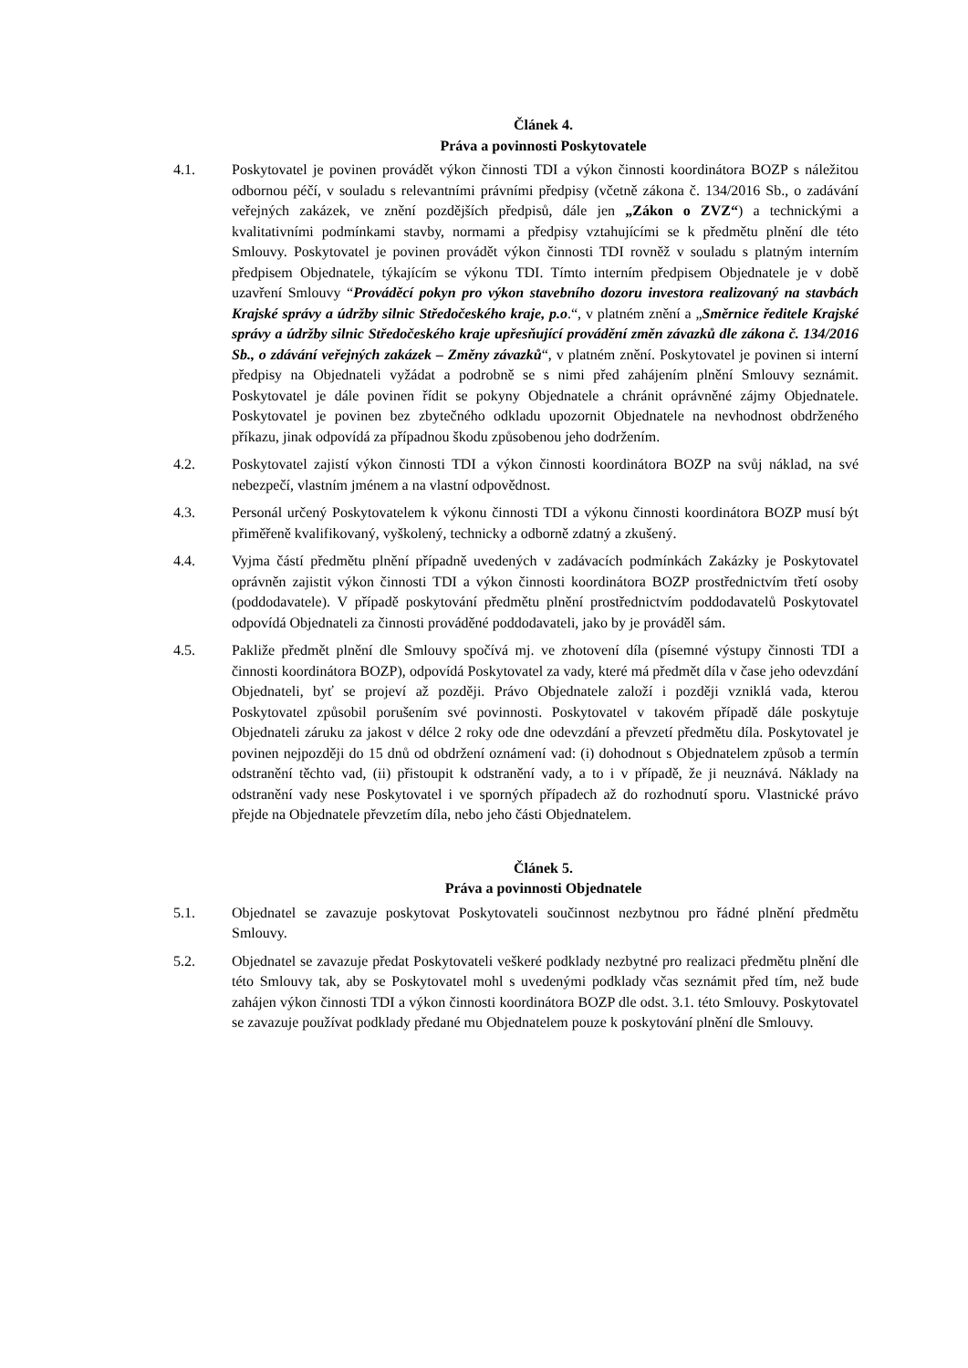Článek 4.
Práva a povinnosti Poskytovatele
4.1. Poskytovatel je povinen provádět výkon činnosti TDI a výkon činnosti koordinátora BOZP s náležitou odbornou péčí, v souladu s relevantními právními předpisy (včetně zákona č. 134/2016 Sb., o zadávání veřejných zakázek, ve znění pozdějších předpisů, dále jen „Zákon o ZVZ“) a technickými a kvalitativními podmínkami stavby, normami a předpisy vztahujícími se k předmětu plnění dle této Smlouvy. Poskytovatel je povinen provádět výkon činnosti TDI rovněž v souladu s platným interním předpisem Objednatele, týkajícím se výkonu TDI. Tímto interním předpisem Objednatele je v době uzavření Smlouvy “Prováděcí pokyn pro výkon stavebního dozoru investora realizovaný na stavbách Krajské správy a údržby silnic Středočeského kraje, p.o.“, v platném znění a „Směrnice ředitele Krajské správy a údržby silnic Středočeského kraje upřesňující provádění změn závazků dle zákona č. 134/2016 Sb., o zdávání veřejných zakázek – Změny závazků“, v platném znění. Poskytovatel je povinen si interní předpisy na Objednateli vyžádat a podrobně se s nimi před zahájením plnění Smlouvy seznámit. Poskytovatel je dále povinen řídit se pokyny Objednatele a chránit oprávněné zájmy Objednatele. Poskytovatel je povinen bez zbytečného odkladu upozornit Objednatele na nevhodnost obdrženého příkazu, jinak odpovídá za případnou škodu způsobenou jeho dodržením.
4.2. Poskytovatel zajistí výkon činnosti TDI a výkon činnosti koordinátora BOZP na svůj náklad, na své nebezpečí, vlastním jménem a na vlastní odpovědnost.
4.3. Personál určený Poskytovatelem k výkonu činnosti TDI a výkonu činnosti koordinátora BOZP musí být přiměřeně kvalifikovaný, vyškolený, technicky a odborně zdatný a zkušený.
4.4. Vyjma částí předmětu plnění případně uvedených v zadávacích podmínkách Zakázky je Poskytovatel oprávněn zajistit výkon činnosti TDI a výkon činnosti koordinátora BOZP prostřednictvím třetí osoby (poddodavatele). V případě poskytování předmětu plnění prostřednictvím poddodavatelů Poskytovatel odpovídá Objednateli za činnosti prováděné poddodavateli, jako by je prováděl sám.
4.5. Pakliže předmět plnění dle Smlouvy spočívá mj. ve zhotovení díla (písemné výstupy činnosti TDI a činnosti koordinátora BOZP), odpovídá Poskytovatel za vady, které má předmět díla v čase jeho odevzdání Objednateli, byť se projeví až později. Právo Objednatele založí i později vzniklá vada, kterou Poskytovatel způsobil porušením své povinnosti. Poskytovatel v takovém případě dále poskytuje Objednateli záruku za jakost v délce 2 roky ode dne odevzdání a převzetí předmětu díla. Poskytovatel je povinen nejpozději do 15 dnů od obdržení oznámení vad: (i) dohodnout s Objednatelem způsob a termín odstranění těchto vad, (ii) přistoupit k odstranění vady, a to i v případě, že ji neuznává. Náklady na odstranění vady nese Poskytovatel i ve sporných případech až do rozhodnutí sporu. Vlastnické právo přejde na Objednatele převzetím díla, nebo jeho části Objednatelem.
Článek 5.
Práva a povinnosti Objednatele
5.1. Objednatel se zavazuje poskytovat Poskytovateli součinnost nezbytnou pro řádné plnění předmětu Smlouvy.
5.2. Objednatel se zavazuje předat Poskytovateli veškeré podklady nezbytné pro realizaci předmětu plnění dle této Smlouvy tak, aby se Poskytovatel mohl s uvedenými podklady včas seznámit před tím, než bude zahájen výkon činnosti TDI a výkon činnosti koordinátora BOZP dle odst. 3.1. této Smlouvy. Poskytovatel se zavazuje používat podklady předané mu Objednatelem pouze k poskytování plnění dle Smlouvy.